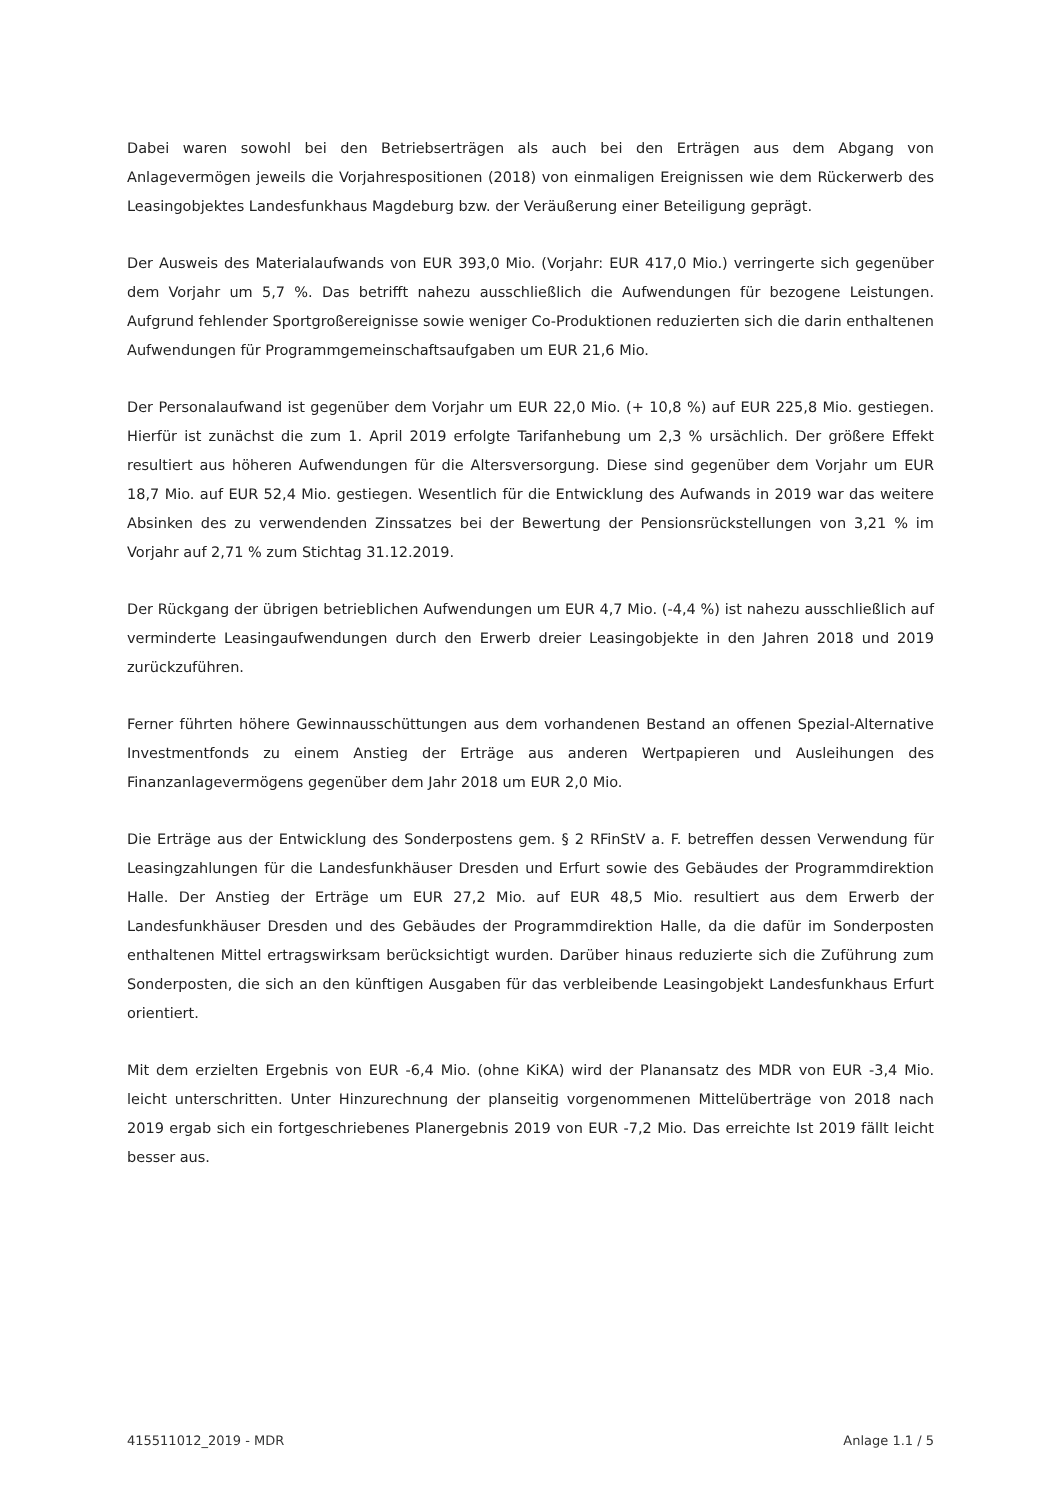Dabei waren sowohl bei den Betriebserträgen als auch bei den Erträgen aus dem Abgang von Anlagevermögen jeweils die Vorjahrespositionen (2018) von einmaligen Ereignissen wie dem Rückerwerb des Leasingobjektes Landesfunkhaus Magdeburg bzw. der Veräußerung einer Beteiligung geprägt.
Der Ausweis des Materialaufwands von EUR 393,0 Mio. (Vorjahr: EUR 417,0 Mio.) verringerte sich gegenüber dem Vorjahr um 5,7 %. Das betrifft nahezu ausschließlich die Aufwendungen für bezogene Leistungen. Aufgrund fehlender Sportgroßereignisse sowie weniger Co-Produktionen reduzierten sich die darin enthaltenen Aufwendungen für Programmgemeinschaftsaufgaben um EUR 21,6 Mio.
Der Personalaufwand ist gegenüber dem Vorjahr um EUR 22,0 Mio. (+ 10,8 %) auf EUR 225,8 Mio. gestiegen. Hierfür ist zunächst die zum 1. April 2019 erfolgte Tarifanhebung um 2,3 % ursächlich. Der größere Effekt resultiert aus höheren Aufwendungen für die Altersversorgung. Diese sind gegenüber dem Vorjahr um EUR 18,7 Mio. auf EUR 52,4 Mio. gestiegen. Wesentlich für die Entwicklung des Aufwands in 2019 war das weitere Absinken des zu verwendenden Zinssatzes bei der Bewertung der Pensionsrückstellungen von 3,21 % im Vorjahr auf 2,71 % zum Stichtag 31.12.2019.
Der Rückgang der übrigen betrieblichen Aufwendungen um EUR 4,7 Mio. (-4,4 %) ist nahezu ausschließlich auf verminderte Leasingaufwendungen durch den Erwerb dreier Leasingobjekte in den Jahren 2018 und 2019 zurückzuführen.
Ferner führten höhere Gewinnausschüttungen aus dem vorhandenen Bestand an offenen Spezial-Alternative Investmentfonds zu einem Anstieg der Erträge aus anderen Wertpapieren und Ausleihungen des Finanzanlagevermögens gegenüber dem Jahr 2018 um EUR 2,0 Mio.
Die Erträge aus der Entwicklung des Sonderpostens gem. § 2 RFinStV a. F. betreffen dessen Verwendung für Leasingzahlungen für die Landesfunkhäuser Dresden und Erfurt sowie des Gebäudes der Programmdirektion Halle. Der Anstieg der Erträge um EUR 27,2 Mio. auf EUR 48,5 Mio. resultiert aus dem Erwerb der Landesfunkhäuser Dresden und des Gebäudes der Programmdirektion Halle, da die dafür im Sonderposten enthaltenen Mittel ertragswirksam berücksichtigt wurden. Darüber hinaus reduzierte sich die Zuführung zum Sonderposten, die sich an den künftigen Ausgaben für das verbleibende Leasingobjekt Landesfunkhaus Erfurt orientiert.
Mit dem erzielten Ergebnis von EUR -6,4 Mio. (ohne KiKA) wird der Planansatz des MDR von EUR -3,4 Mio. leicht unterschritten. Unter Hinzurechnung der planseitig vorgenommenen Mittelüberträge von 2018 nach 2019 ergab sich ein fortgeschriebenes Planergebnis 2019 von EUR -7,2 Mio. Das erreichte Ist 2019 fällt leicht besser aus.
415511012_2019 - MDR Anlage 1.1 / 5